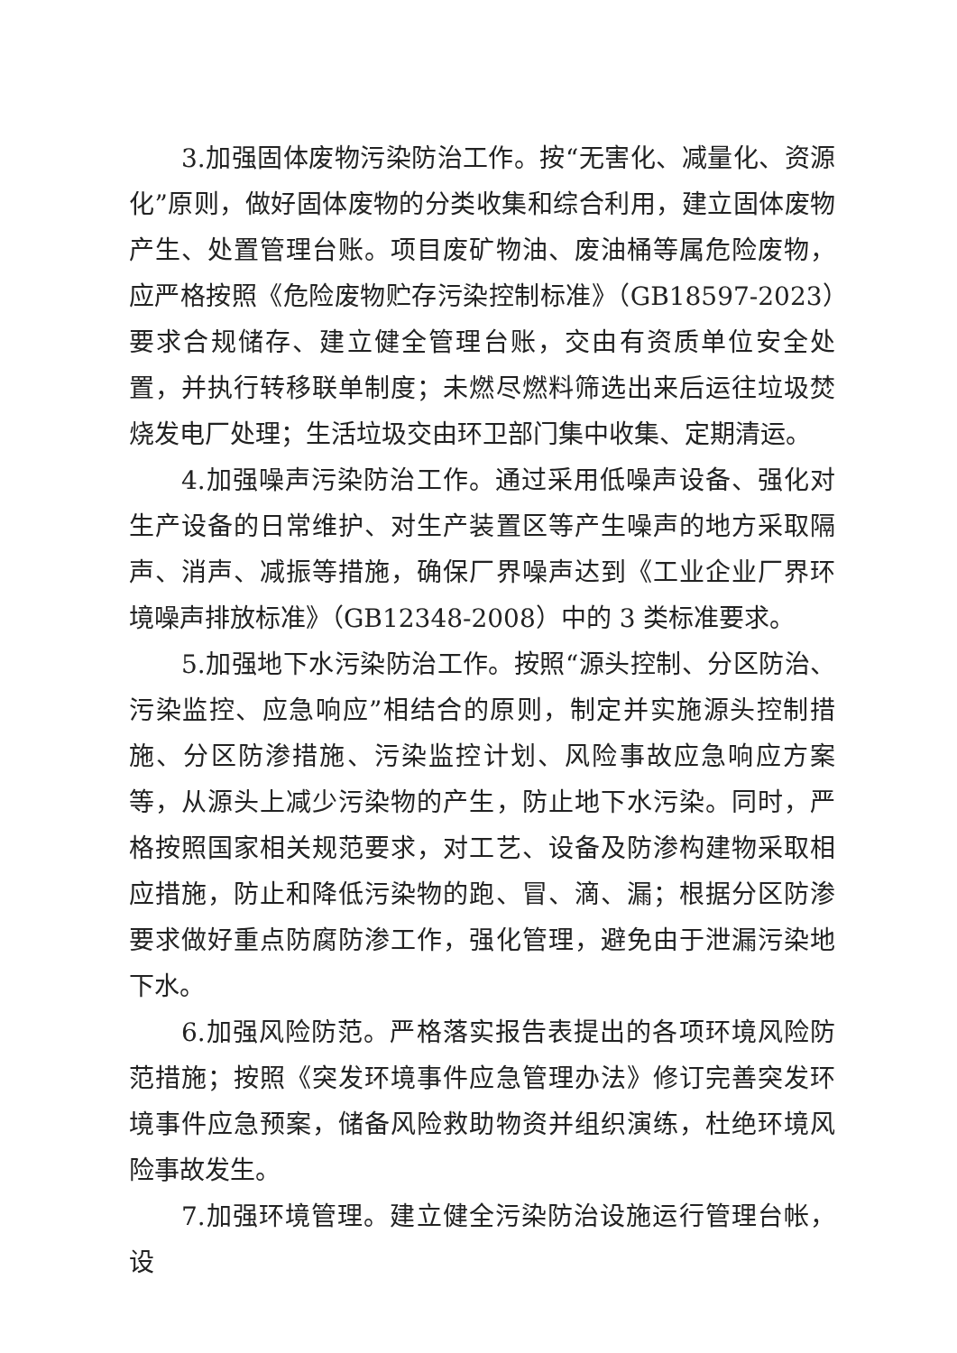3.加强固体废物污染防治工作。按“无害化、减量化、资源化”原则，做好固体废物的分类收集和综合利用，建立固体废物产生、处置管理台账。项目废矿物油、废油桶等属危险废物，应严格按照《危险废物贮存污染控制标准》（GB18597-2023）要求合规储存、建立健全管理台账，交由有资质单位安全处置，并执行转移联单制度；未燃尽燃料筛选出来后运往垃圾焚烧发电厂处理；生活垃圾交由环卫部门集中收集、定期清运。
4.加强噪声污染防治工作。通过采用低噪声设备、强化对生产设备的日常维护、对生产装置区等产生噪声的地方采取隔声、消声、减振等措施，确保厂界噪声达到《工业企业厂界环境噪声排放标准》（GB12348-2008）中的 3 类标准要求。
5.加强地下水污染防治工作。按照“源头控制、分区防治、污染监控、应急响应”相结合的原则，制定并实施源头控制措施、分区防渗措施、污染监控计划、风险事故应急响应方案等，从源头上减少污染物的产生，防止地下水污染。同时，严格按照国家相关规范要求，对工艺、设备及防渗构建物采取相应措施，防止和降低污染物的跑、冒、滴、漏；根据分区防渗要求做好重点防腐防渗工作，强化管理，避免由于泄漏污染地下水。
6.加强风险防范。严格落实报告表提出的各项环境风险防范措施；按照《突发环境事件应急管理办法》修订完善突发环境事件应急预案，储备风险救助物资并组织演练，杜绝环境风险事故发生。
7.加强环境管理。建立健全污染防治设施运行管理台帐，设